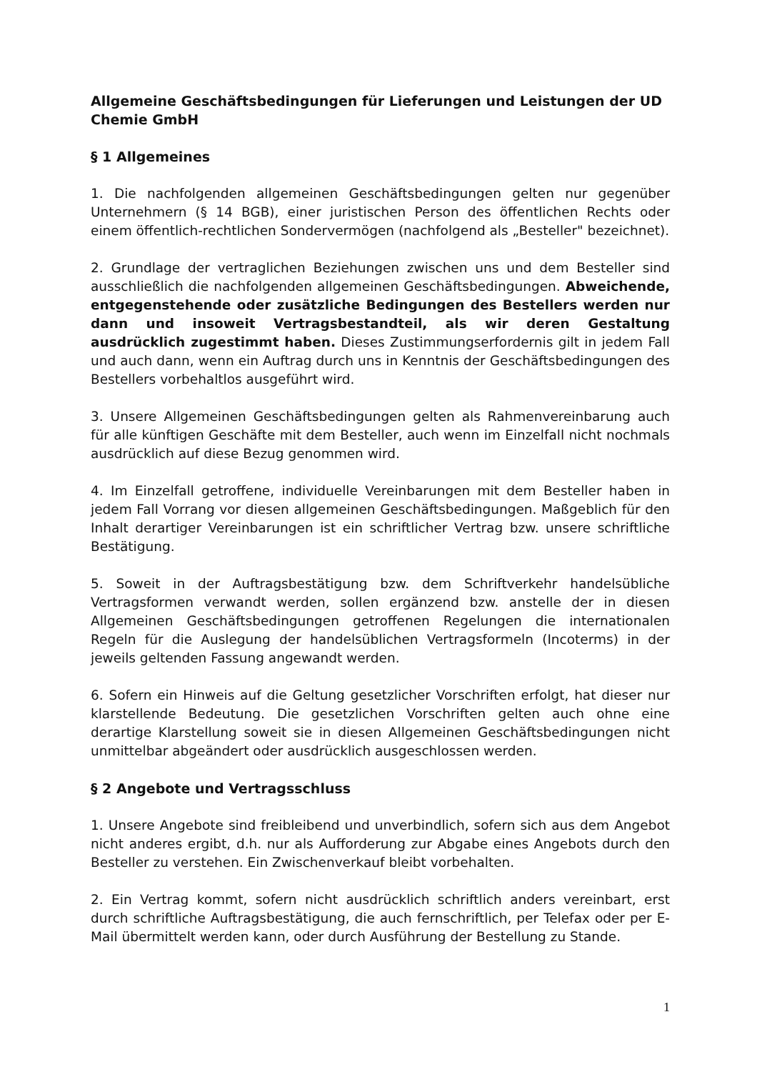Allgemeine Geschäftsbedingungen für Lieferungen und Leistungen der UD Chemie GmbH
§ 1 Allgemeines
1. Die nachfolgenden allgemeinen Geschäftsbedingungen gelten nur gegenüber Unternehmern (§ 14 BGB), einer juristischen Person des öffentlichen Rechts oder einem öffentlich-rechtlichen Sondervermögen (nachfolgend als „Besteller" bezeichnet).
2. Grundlage der vertraglichen Beziehungen zwischen uns und dem Besteller sind ausschließlich die nachfolgenden allgemeinen Geschäftsbedingungen. Abweichende, entgegenstehende oder zusätzliche Bedingungen des Bestellers werden nur dann und insoweit Vertragsbestandteil, als wir deren Gestaltung ausdrücklich zugestimmt haben. Dieses Zustimmungserfordernis gilt in jedem Fall und auch dann, wenn ein Auftrag durch uns in Kenntnis der Geschäftsbedingungen des Bestellers vorbehaltlos ausgeführt wird.
3. Unsere Allgemeinen Geschäftsbedingungen gelten als Rahmenvereinbarung auch für alle künftigen Geschäfte mit dem Besteller, auch wenn im Einzelfall nicht nochmals ausdrücklich auf diese Bezug genommen wird.
4. Im Einzelfall getroffene, individuelle Vereinbarungen mit dem Besteller haben in jedem Fall Vorrang vor diesen allgemeinen Geschäftsbedingungen. Maßgeblich für den Inhalt derartiger Vereinbarungen ist ein schriftlicher Vertrag bzw. unsere schriftliche Bestätigung.
5. Soweit in der Auftragsbestätigung bzw. dem Schriftverkehr handelsübliche Vertragsformen verwandt werden, sollen ergänzend bzw. anstelle der in diesen Allgemeinen Geschäftsbedingungen getroffenen Regelungen die internationalen Regeln für die Auslegung der handelsüblichen Vertragsformeln (Incoterms) in der jeweils geltenden Fassung angewandt werden.
6. Sofern ein Hinweis auf die Geltung gesetzlicher Vorschriften erfolgt, hat dieser nur klarstellende Bedeutung. Die gesetzlichen Vorschriften gelten auch ohne eine derartige Klarstellung soweit sie in diesen Allgemeinen Geschäftsbedingungen nicht unmittelbar abgeändert oder ausdrücklich ausgeschlossen werden.
§ 2 Angebote und Vertragsschluss
1. Unsere Angebote sind freibleibend und unverbindlich, sofern sich aus dem Angebot nicht anderes ergibt, d.h. nur als Aufforderung zur Abgabe eines Angebots durch den Besteller zu verstehen. Ein Zwischenverkauf bleibt vorbehalten.
2. Ein Vertrag kommt, sofern nicht ausdrücklich schriftlich anders vereinbart, erst durch schriftliche Auftragsbestätigung, die auch fernschriftlich, per Telefax oder per E-Mail übermittelt werden kann, oder durch Ausführung der Bestellung zu Stande.
1